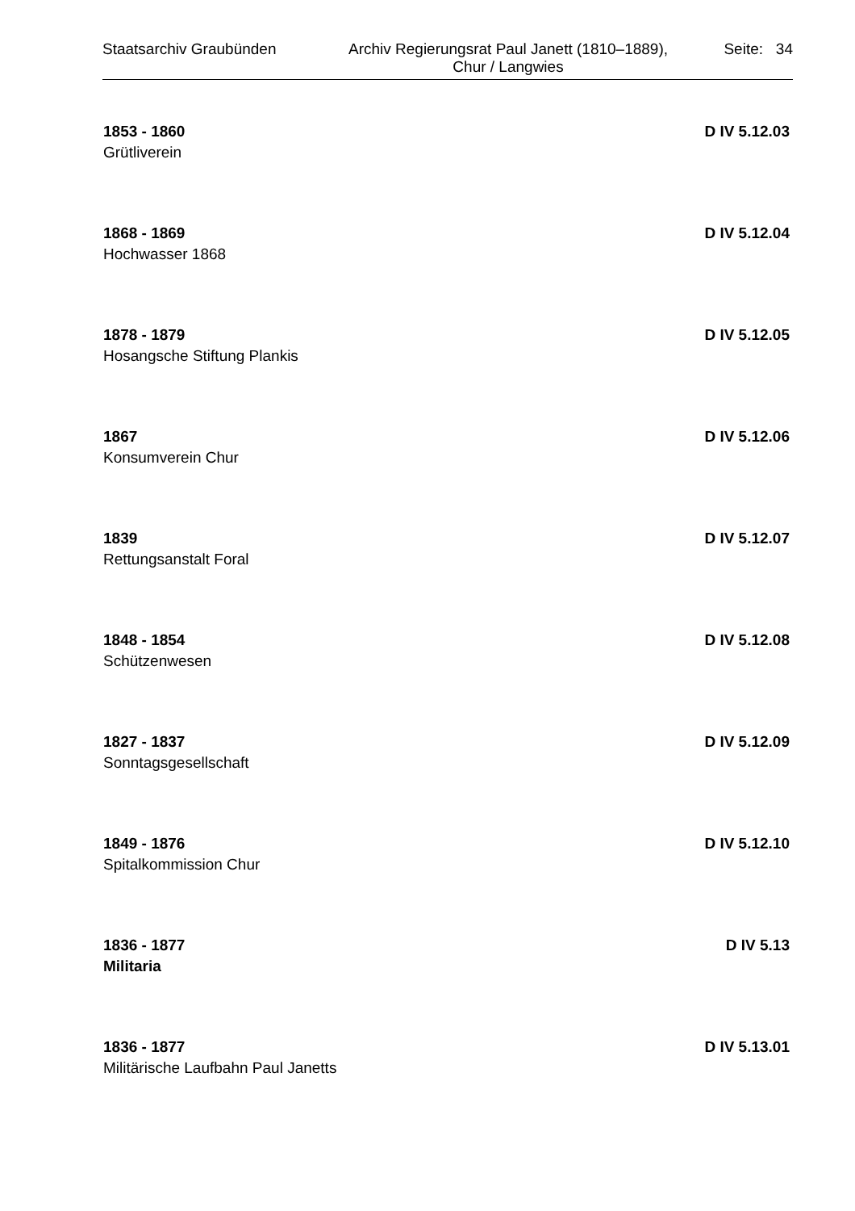Staatsarchiv Graubünden
Archiv Regierungsrat Paul Janett (1810–1889),
Chur / Langwies
Seite: 34
1853 - 1860 D IV 5.12.03
Grütliverein
1868 - 1869 D IV 5.12.04
Hochwasser 1868
1878 - 1879 D IV 5.12.05
Hosangsche Stiftung Plankis
1867 D IV 5.12.06
Konsumverein Chur
1839 D IV 5.12.07
Rettungsanstalt Foral
1848 - 1854 D IV 5.12.08
Schützenwesen
1827 - 1837 D IV 5.12.09
Sonntagsgesellschaft
1849 - 1876 D IV 5.12.10
Spitalkommission Chur
1836 - 1877 D IV 5.13
Militaria
1836 - 1877 D IV 5.13.01
Militärische Laufbahn Paul Janetts